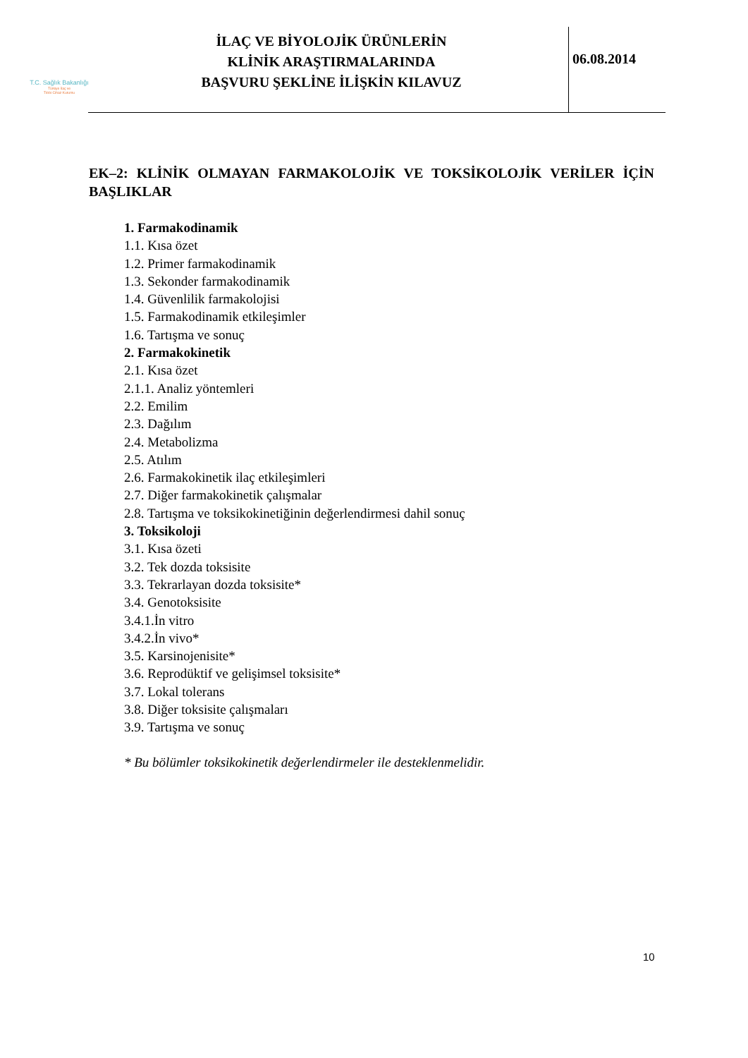T.C. Sağlık Bakanlığı
Türkiye İlaç ve
Tıbbi Cihaz Kurumu
İLAÇ VE BİYOLOJİK ÜRÜNLERİN
KLİNİK ARAŞTIRMALARINDA
BAŞVURU ŞEKLİNE İLİŞKİN KILAVUZ
06.08.2014
EK–2: KLİNİK OLMAYAN FARMAKOLOJİK VE TOKSİKOLOJİK VERİLER İÇİN BAŞLIKLAR
1. Farmakodinamik
1.1. Kısa özet
1.2. Primer farmakodinamik
1.3. Sekonder farmakodinamik
1.4. Güvenlilik farmakolojisi
1.5. Farmakodinamik etkileşimler
1.6. Tartışma ve sonuç
2. Farmakokinetik
2.1. Kısa özet
2.1.1. Analiz yöntemleri
2.2. Emilim
2.3. Dağılım
2.4. Metabolizma
2.5. Atılım
2.6. Farmakokinetik ilaç etkileşimleri
2.7. Diğer farmakokinetik çalışmalar
2.8. Tartışma ve toksikokinetiğinin değerlendirmesi dahil sonuç
3. Toksikoloji
3.1. Kısa özeti
3.2. Tek dozda toksisite
3.3. Tekrarlayan dozda toksisite*
3.4. Genotoksisite
3.4.1.İn vitro
3.4.2.İn vivo*
3.5. Karsinojenisite*
3.6. Reprodüktif ve gelişimsel toksisite*
3.7. Lokal tolerans
3.8. Diğer toksisite çalışmaları
3.9. Tartışma ve sonuç
* Bu bölümler toksikokinetik değerlendirmeler ile desteklenmelidir.
10